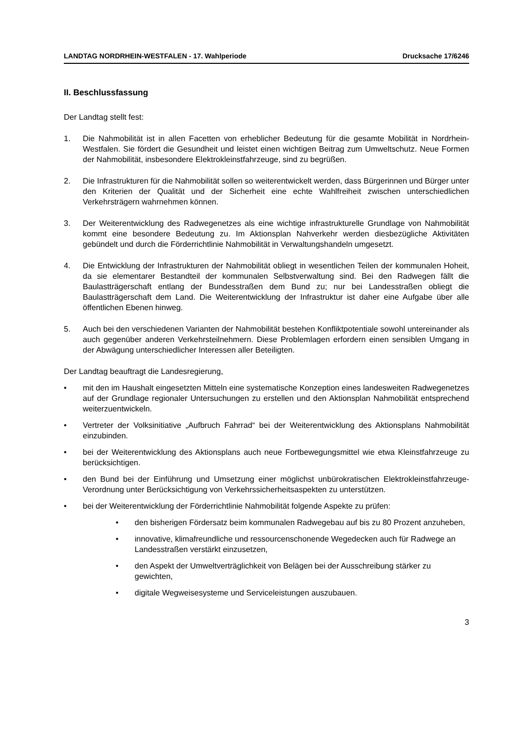LANDTAG NORDRHEIN-WESTFALEN - 17. Wahlperiode Drucksache 17/6246
II. Beschlussfassung
Der Landtag stellt fest:
1. Die Nahmobilität ist in allen Facetten von erheblicher Bedeutung für die gesamte Mobilität in Nordrhein-Westfalen. Sie fördert die Gesundheit und leistet einen wichtigen Beitrag zum Umweltschutz. Neue Formen der Nahmobilität, insbesondere Elektrokleinstfahrzeuge, sind zu begrüßen.
2. Die Infrastrukturen für die Nahmobilität sollen so weiterentwickelt werden, dass Bürgerinnen und Bürger unter den Kriterien der Qualität und der Sicherheit eine echte Wahlfreiheit zwischen unterschiedlichen Verkehrsträgern wahrnehmen können.
3. Der Weiterentwicklung des Radwegenetzes als eine wichtige infrastrukturelle Grundlage von Nahmobilität kommt eine besondere Bedeutung zu. Im Aktionsplan Nahverkehr werden diesbezügliche Aktivitäten gebündelt und durch die Förderrichtlinie Nahmobilität in Verwaltungshandeln umgesetzt.
4. Die Entwicklung der Infrastrukturen der Nahmobilität obliegt in wesentlichen Teilen der kommunalen Hoheit, da sie elementarer Bestandteil der kommunalen Selbstverwaltung sind. Bei den Radwegen fällt die Baulastträgerschaft entlang der Bundesstraßen dem Bund zu; nur bei Landesstraßen obliegt die Baulastträgerschaft dem Land. Die Weiterentwicklung der Infrastruktur ist daher eine Aufgabe über alle öffentlichen Ebenen hinweg.
5. Auch bei den verschiedenen Varianten der Nahmobilität bestehen Konfliktpotentiale sowohl untereinander als auch gegenüber anderen Verkehrsteilnehmern. Diese Problemlagen erfordern einen sensiblen Umgang in der Abwägung unterschiedlicher Interessen aller Beteiligten.
Der Landtag beauftragt die Landesregierung,
• mit den im Haushalt eingesetzten Mitteln eine systematische Konzeption eines landesweiten Radwegenetzes auf der Grundlage regionaler Untersuchungen zu erstellen und den Aktionsplan Nahmobilität entsprechend weiterzuentwickeln.
• Vertreter der Volksinitiative „Aufbruch Fahrrad“ bei der Weiterentwicklung des Aktionsplans Nahmobilität einzubinden.
• bei der Weiterentwicklung des Aktionsplans auch neue Fortbewegungsmittel wie etwa Kleinstfahrzeuge zu berücksichtigen.
• den Bund bei der Einführung und Umsetzung einer möglichst unbürokratischen Elektrokleinstfahrzeuge-Verordnung unter Berücksichtigung von Verkehrssicherheitsaspekten zu unterstützen.
• bei der Weiterentwicklung der Förderrichtlinie Nahmobilität folgende Aspekte zu prüfen:
• den bisherigen Fördersatz beim kommunalen Radwegebau auf bis zu 80 Prozent anzuheben,
• innovative, klimafreundliche und ressourcenschonende Wegedecken auch für Radwege an Landesstraßen verstärkt einzusetzen,
• den Aspekt der Umweltverträglichkeit von Belägen bei der Ausschreibung stärker zu gewichten,
• digitale Wegweisesysteme und Serviceleistungen auszubauen.
3